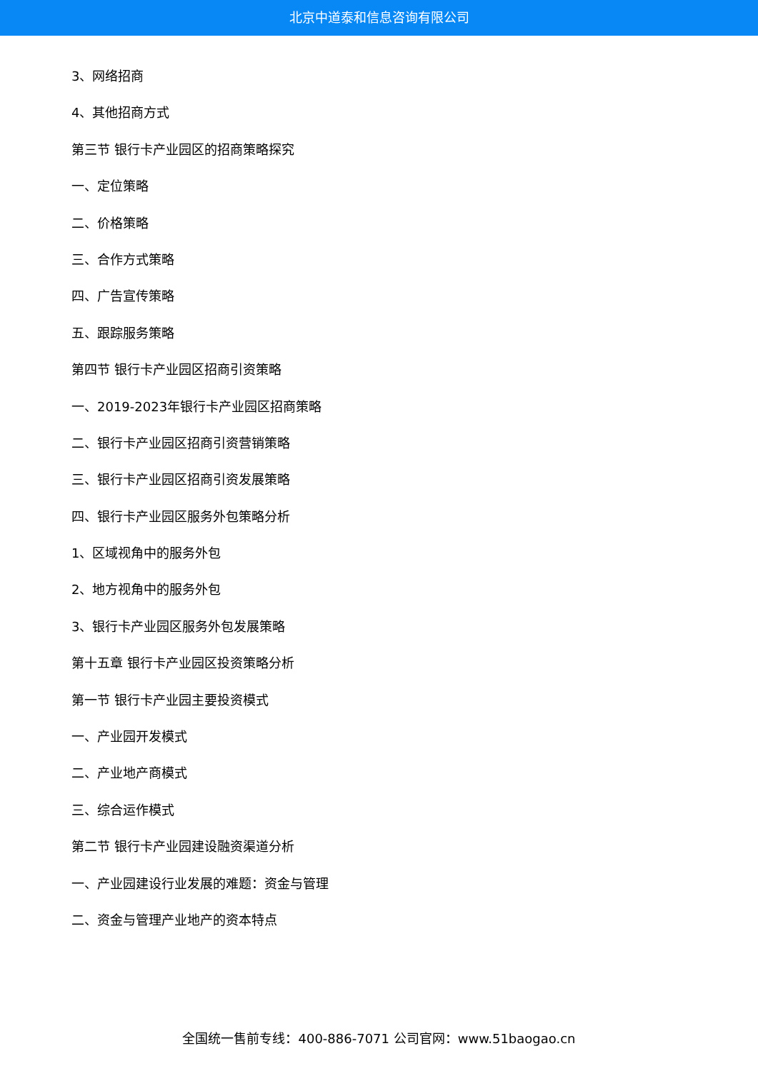北京中道泰和信息咨询有限公司
3、网络招商
4、其他招商方式
第三节 银行卡产业园区的招商策略探究
一、定位策略
二、价格策略
三、合作方式策略
四、广告宣传策略
五、跟踪服务策略
第四节 银行卡产业园区招商引资策略
一、2019-2023年银行卡产业园区招商策略
二、银行卡产业园区招商引资营销策略
三、银行卡产业园区招商引资发展策略
四、银行卡产业园区服务外包策略分析
1、区域视角中的服务外包
2、地方视角中的服务外包
3、银行卡产业园区服务外包发展策略
第十五章 银行卡产业园区投资策略分析
第一节 银行卡产业园主要投资模式
一、产业园开发模式
二、产业地产商模式
三、综合运作模式
第二节 银行卡产业园建设融资渠道分析
一、产业园建设行业发展的难题：资金与管理
二、资金与管理产业地产的资本特点
全国统一售前专线：400-886-7071 公司官网：www.51baogao.cn